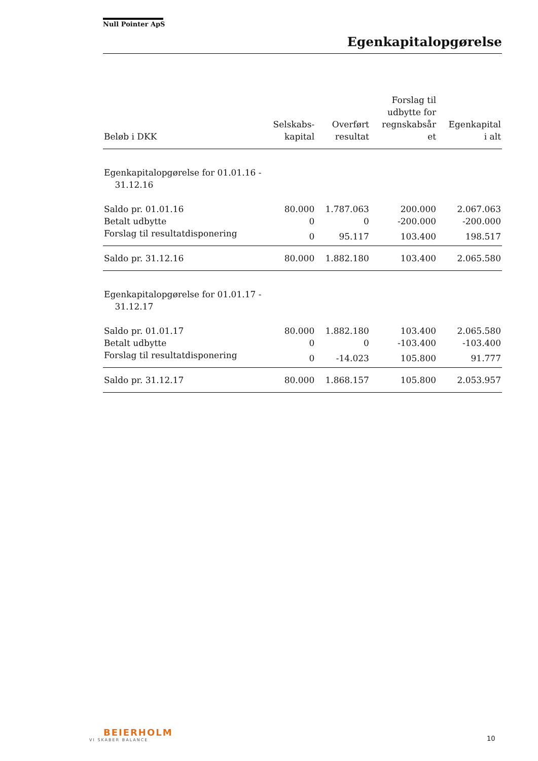Null Pointer ApS
Egenkapitalopgørelse
| Beløb i DKK | Selskabs- kapital | Overført resultat | Forslag til udbytte for regnskabsår et | Egenkapital i alt |
| --- | --- | --- | --- | --- |
| Egenkapitalopgørelse for 01.01.16 - 31.12.16 | | | | |
| Saldo pr. 01.01.16 | 80.000 | 1.787.063 | 200.000 | 2.067.063 |
| Betalt udbytte | 0 | 0 | -200.000 | -200.000 |
| Forslag til resultatdisponering | 0 | 95.117 | 103.400 | 198.517 |
| Saldo pr. 31.12.16 | 80.000 | 1.882.180 | 103.400 | 2.065.580 |
| Egenkapitalopgørelse for 01.01.17 - 31.12.17 | | | | |
| Saldo pr. 01.01.17 | 80.000 | 1.882.180 | 103.400 | 2.065.580 |
| Betalt udbytte | 0 | 0 | -103.400 | -103.400 |
| Forslag til resultatdisponering | 0 | -14.023 | 105.800 | 91.777 |
| Saldo pr. 31.12.17 | 80.000 | 1.868.157 | 105.800 | 2.053.957 |
BEIERHOLM
VI SKABER BALANCE
10